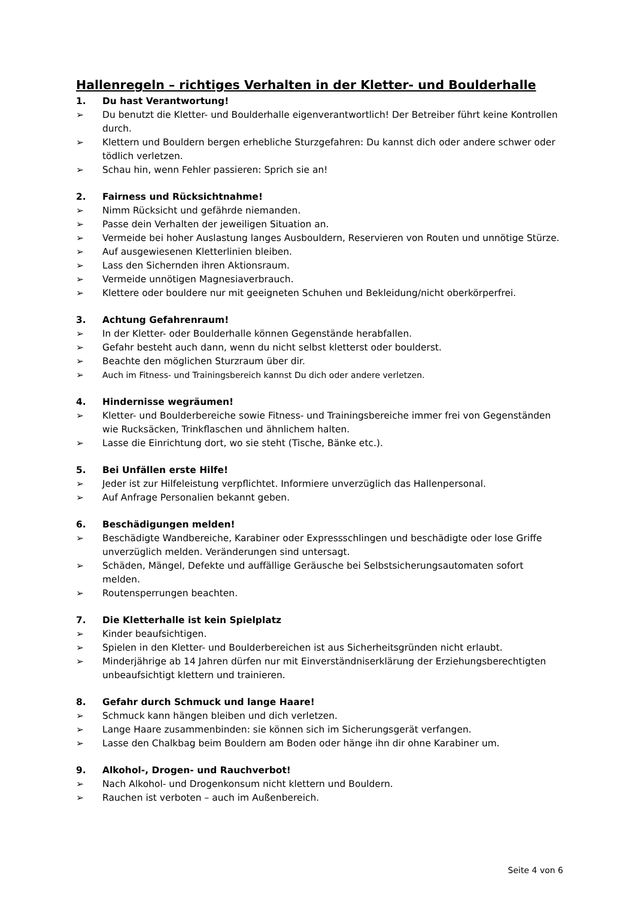Hallenregeln – richtiges Verhalten in der Kletter- und Boulderhalle
1. Du hast Verantwortung!
➢ Du benutzt die Kletter- und Boulderhalle eigenverantwortlich! Der Betreiber führt keine Kontrollen durch.
➢ Klettern und Bouldern bergen erhebliche Sturzgefahren: Du kannst dich oder andere schwer oder tödlich verletzen.
➢ Schau hin, wenn Fehler passieren: Sprich sie an!
2. Fairness und Rücksichtnahme!
➢ Nimm Rücksicht und gefährde niemanden.
➢ Passe dein Verhalten der jeweiligen Situation an.
➢ Vermeide bei hoher Auslastung langes Ausbouldern, Reservieren von Routen und unnötige Stürze.
➢ Auf ausgewiesenen Kletterlinien bleiben.
➢ Lass den Sichernden ihren Aktionsraum.
➢ Vermeide unnötigen Magnesiaverbrauch.
➢ Klettere oder bouldere nur mit geeigneten Schuhen und Bekleidung/nicht oberkörperfrei.
3. Achtung Gefahrenraum!
➢ In der Kletter- oder Boulderhalle können Gegenstände herabfallen.
➢ Gefahr besteht auch dann, wenn du nicht selbst kletterst oder boulderst.
➢ Beachte den möglichen Sturzraum über dir.
➢ Auch im Fitness- und Trainingsbereich kannst Du dich oder andere verletzen.
4. Hindernisse wegräumen!
➢ Kletter- und Boulderbereiche sowie Fitness- und Trainingsbereiche immer frei von Gegenständen wie Rucksäcken, Trinkflaschen und ähnlichem halten.
➢ Lasse die Einrichtung dort, wo sie steht (Tische, Bänke etc.).
5. Bei Unfällen erste Hilfe!
➢ Jeder ist zur Hilfeleistung verpflichtet. Informiere unverzüglich das Hallenpersonal.
➢ Auf Anfrage Personalien bekannt geben.
6. Beschädigungen melden!
➢ Beschädigte Wandbereiche, Karabiner oder Expressschlingen und beschädigte oder lose Griffe unverzüglich melden. Veränderungen sind untersagt.
➢ Schäden, Mängel, Defekte und auffällige Geräusche bei Selbstsicherungsautomaten sofort melden.
➢ Routensperrungen beachten.
7. Die Kletterhalle ist kein Spielplatz
➢ Kinder beaufsichtigen.
➢ Spielen in den Kletter- und Boulderbereichen ist aus Sicherheitsgründen nicht erlaubt.
➢ Minderjährige ab 14 Jahren dürfen nur mit Einverständniserklärung der Erziehungsberechtigten unbeaufsichtigt klettern und trainieren.
8. Gefahr durch Schmuck und lange Haare!
➢ Schmuck kann hängen bleiben und dich verletzen.
➢ Lange Haare zusammenbinden: sie können sich im Sicherungsgerät verfangen.
➢ Lasse den Chalkbag beim Bouldern am Boden oder hänge ihn dir ohne Karabiner um.
9. Alkohol-, Drogen- und Rauchverbot!
➢ Nach Alkohol- und Drogenkonsum nicht klettern und Bouldern.
➢ Rauchen ist verboten – auch im Außenbereich.
Seite 4 von 6